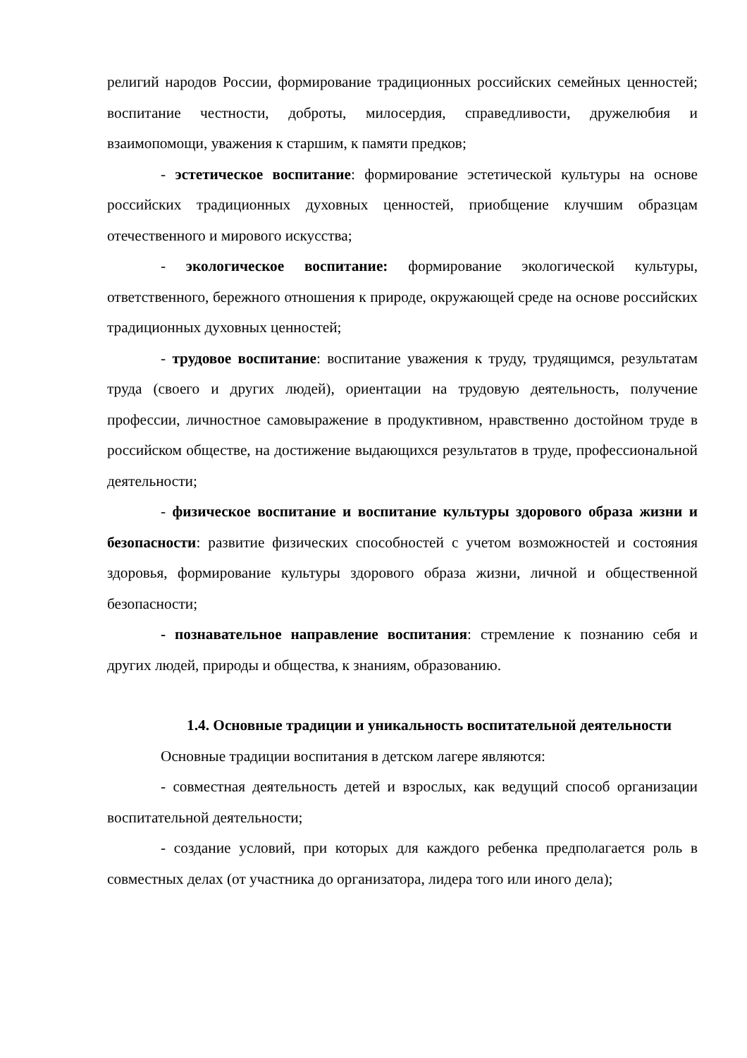религий народов России, формирование традиционных российских семейных ценностей; воспитание честности, доброты, милосердия, справедливости, дружелюбия и взаимопомощи, уважения к старшим, к памяти предков;
- эстетическое воспитание: формирование эстетической культуры на основе российских традиционных духовных ценностей, приобщение клучшим образцам отечественного и мирового искусства;
- экологическое воспитание: формирование экологической культуры, ответственного, бережного отношения к природе, окружающей среде на основе российских традиционных духовных ценностей;
- трудовое воспитание: воспитание уважения к труду, трудящимся, результатам труда (своего и других людей), ориентации на трудовую деятельность, получение профессии, личностное самовыражение в продуктивном, нравственно достойном труде в российском обществе, на достижение выдающихся результатов в труде, профессиональной деятельности;
- физическое воспитание и воспитание культуры здорового образа жизни и безопасности: развитие физических способностей с учетом возможностей и состояния здоровья, формирование культуры здорового образа жизни, личной и общественной безопасности;
- познавательное направление воспитания: стремление к познанию себя и других людей, природы и общества, к знаниям, образованию.
1.4. Основные традиции и уникальность воспитательной деятельности
Основные традиции воспитания в детском лагере являются:
- совместная деятельность детей и взрослых, как ведущий способ организации воспитательной деятельности;
- создание условий, при которых для каждого ребенка предполагается роль в совместных делах (от участника до организатора, лидера того или иного дела);